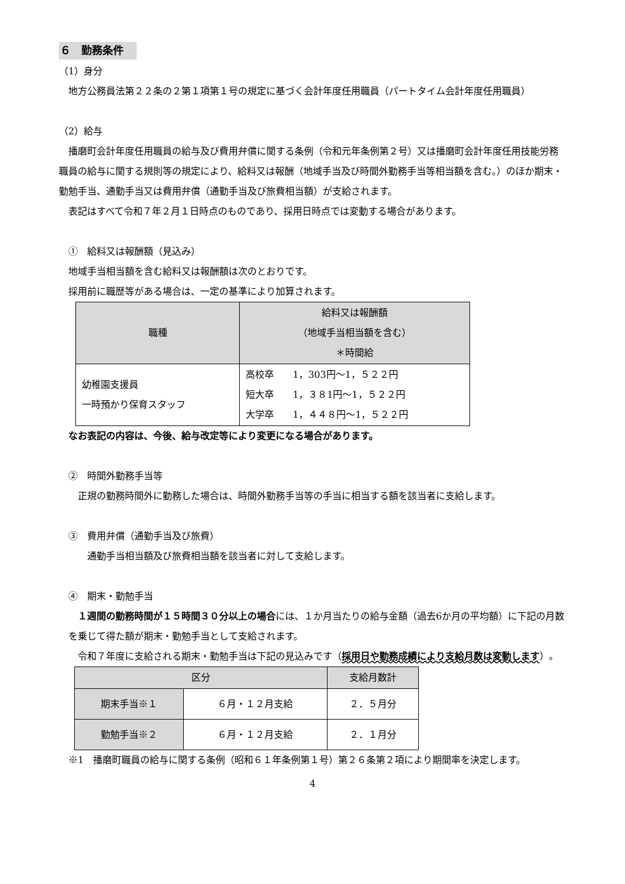６　勤務条件
（1）身分
地方公務員法第２２条の２第１項第１号の規定に基づく会計年度任用職員（パートタイム会計年度任用職員）
（2）給与
播磨町会計年度任用職員の給与及び費用弁償に関する条例（令和元年条例第２号）又は播磨町会計年度任用技能労務職員の給与に関する規則等の規定により、給料又は報酬（地域手当及び時間外勤務手当等相当額を含む。）のほか期末・勤勉手当、通勤手当又は費用弁償（通勤手当及び旅費相当額）が支給されます。
表記はすべて令和７年２月１日時点のものであり、採用日時点では変動する場合があります。
①　給料又は報酬額（見込み）
地域手当相当額を含む給料又は報酬額は次のとおりです。
採用前に職歴等がある場合は、一定の基準により加算されます。
| 職種 | 給料又は報酬額 （地域手当相当額を含む） ＊時間給 |
| --- | --- |
| 幼稚園支援員 一時預かり保育スタッフ | 高校卒 1，303円～1，５２２円 短大卒 1，３８1円～1，５２２円 大学卒 1，４４８円～1，５２２円 |
なお表記の内容は、今後、給与改定等により変更になる場合があります。
②　時間外勤務手当等
正規の勤務時間外に勤務した場合は、時間外勤務手当等の手当に相当する額を該当者に支給します。
③　費用弁償（通勤手当及び旅費）
通勤手当相当額及び旅費相当額を該当者に対して支給します。
④　期末・勤勉手当
１週間の勤務時間が１５時間３０分以上の場合には、１か月当たりの給与金額（過去6か月の平均額）に下記の月数を乗じて得た額が期末・勤勉手当として支給されます。
令和７年度に支給される期末・勤勉手当は下記の見込みです（採用日や勤務成績により支給月数は変動します）。
| 区分 | | 支給月数計 |
| --- | --- | --- |
| 期末手当※１ | ６月・１２月支給 | ２．５月分 |
| 勤勉手当※２ | ６月・１２月支給 | ２．１月分 |
※1　播磨町職員の給与に関する条例（昭和６１年条例第１号）第２６条第２項により期間率を決定します。
4